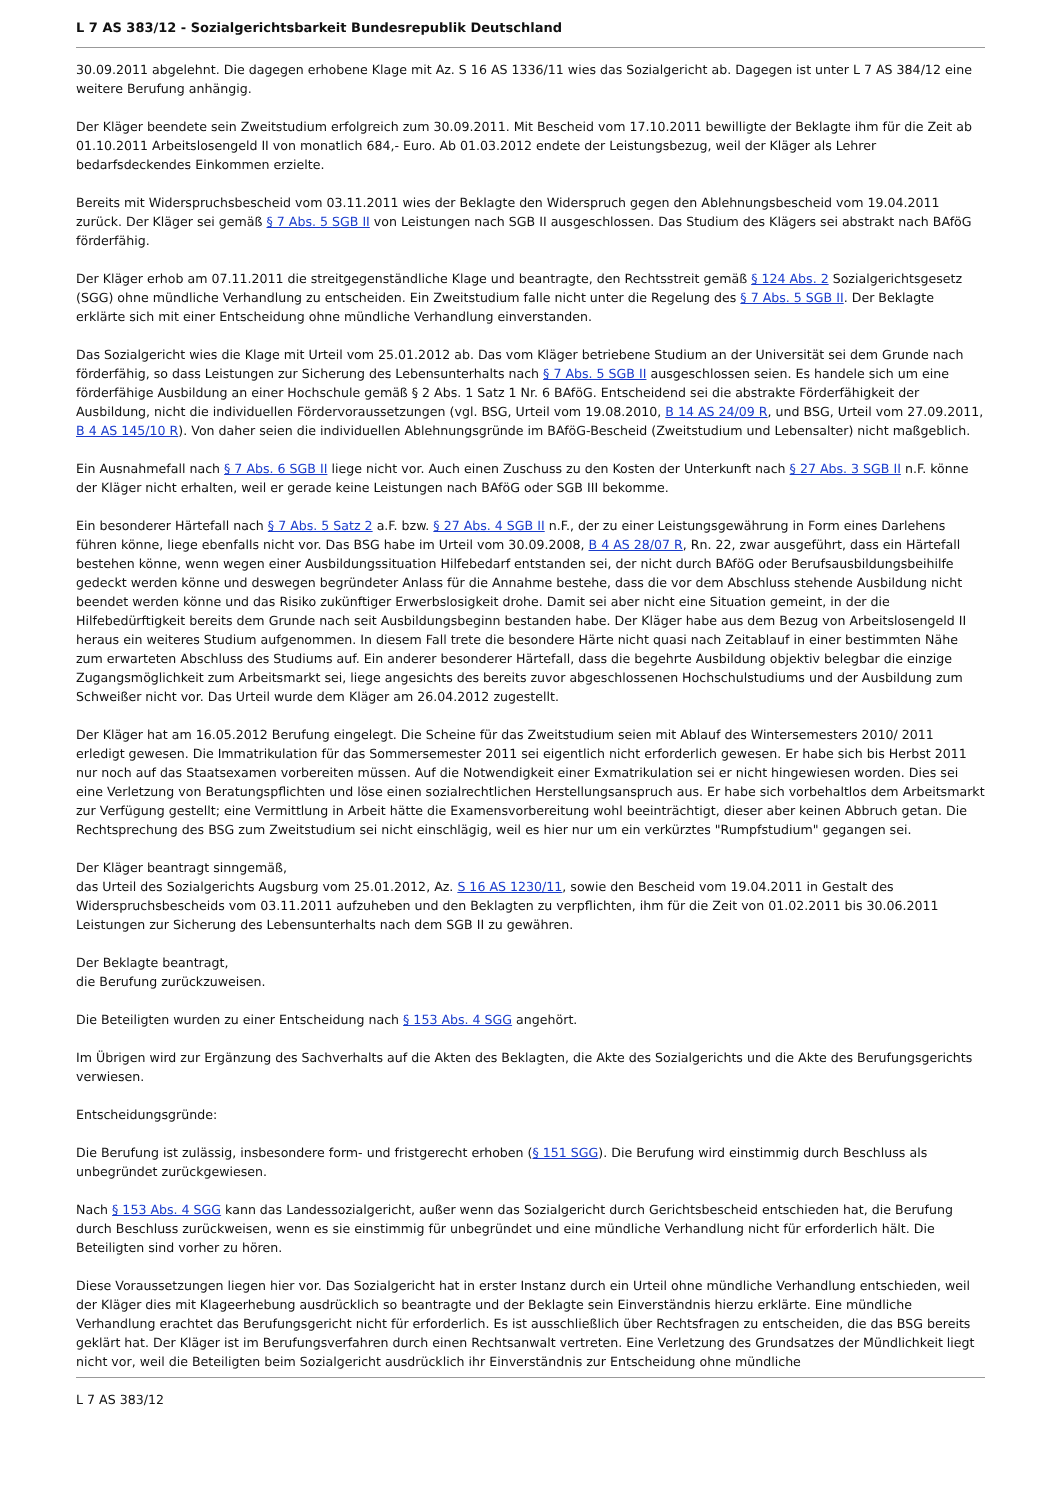L 7 AS 383/12 - Sozialgerichtsbarkeit Bundesrepublik Deutschland
30.09.2011 abgelehnt. Die dagegen erhobene Klage mit Az. S 16 AS 1336/11 wies das Sozialgericht ab. Dagegen ist unter L 7 AS 384/12 eine weitere Berufung anhängig.
Der Kläger beendete sein Zweitstudium erfolgreich zum 30.09.2011. Mit Bescheid vom 17.10.2011 bewilligte der Beklagte ihm für die Zeit ab 01.10.2011 Arbeitslosengeld II von monatlich 684,- Euro. Ab 01.03.2012 endete der Leistungsbezug, weil der Kläger als Lehrer bedarfsdeckendes Einkommen erzielte.
Bereits mit Widerspruchsbescheid vom 03.11.2011 wies der Beklagte den Widerspruch gegen den Ablehnungsbescheid vom 19.04.2011 zurück. Der Kläger sei gemäß § 7 Abs. 5 SGB II von Leistungen nach SGB II ausgeschlossen. Das Studium des Klägers sei abstrakt nach BAföG förderfähig.
Der Kläger erhob am 07.11.2011 die streitgegenständliche Klage und beantragte, den Rechtsstreit gemäß § 124 Abs. 2 Sozialgerichtsgesetz (SGG) ohne mündliche Verhandlung zu entscheiden. Ein Zweitstudium falle nicht unter die Regelung des § 7 Abs. 5 SGB II. Der Beklagte erklärte sich mit einer Entscheidung ohne mündliche Verhandlung einverstanden.
Das Sozialgericht wies die Klage mit Urteil vom 25.01.2012 ab. Das vom Kläger betriebene Studium an der Universität sei dem Grunde nach förderfähig, so dass Leistungen zur Sicherung des Lebensunterhalts nach § 7 Abs. 5 SGB II ausgeschlossen seien. Es handele sich um eine förderfähige Ausbildung an einer Hochschule gemäß § 2 Abs. 1 Satz 1 Nr. 6 BAföG. Entscheidend sei die abstrakte Förderfähigkeit der Ausbildung, nicht die individuellen Fördervoraussetzungen (vgl. BSG, Urteil vom 19.08.2010, B 14 AS 24/09 R, und BSG, Urteil vom 27.09.2011, B 4 AS 145/10 R). Von daher seien die individuellen Ablehnungsgründe im BAföG-Bescheid (Zweitstudium und Lebensalter) nicht maßgeblich.
Ein Ausnahmefall nach § 7 Abs. 6 SGB II liege nicht vor. Auch einen Zuschuss zu den Kosten der Unterkunft nach § 27 Abs. 3 SGB II n.F. könne der Kläger nicht erhalten, weil er gerade keine Leistungen nach BAföG oder SGB III bekomme.
Ein besonderer Härtefall nach § 7 Abs. 5 Satz 2 a.F. bzw. § 27 Abs. 4 SGB II n.F., der zu einer Leistungsgewährung in Form eines Darlehens führen könne, liege ebenfalls nicht vor. Das BSG habe im Urteil vom 30.09.2008, B 4 AS 28/07 R, Rn. 22, zwar ausgeführt, dass ein Härtefall bestehen könne, wenn wegen einer Ausbildungssituation Hilfebedarf entstanden sei, der nicht durch BAföG oder Berufsausbildungsbeihilfe gedeckt werden könne und deswegen begründeter Anlass für die Annahme bestehe, dass die vor dem Abschluss stehende Ausbildung nicht beendet werden könne und das Risiko zukünftiger Erwerbslosigkeit drohe. Damit sei aber nicht eine Situation gemeint, in der die Hilfebedürftigkeit bereits dem Grunde nach seit Ausbildungsbeginn bestanden habe. Der Kläger habe aus dem Bezug von Arbeitslosengeld II heraus ein weiteres Studium aufgenommen. In diesem Fall trete die besondere Härte nicht quasi nach Zeitablauf in einer bestimmten Nähe zum erwarteten Abschluss des Studiums auf. Ein anderer besonderer Härtefall, dass die begehrte Ausbildung objektiv belegbar die einzige Zugangsmöglichkeit zum Arbeitsmarkt sei, liege angesichts des bereits zuvor abgeschlossenen Hochschulstudiums und der Ausbildung zum Schweißer nicht vor. Das Urteil wurde dem Kläger am 26.04.2012 zugestellt.
Der Kläger hat am 16.05.2012 Berufung eingelegt. Die Scheine für das Zweitstudium seien mit Ablauf des Wintersemesters 2010/ 2011 erledigt gewesen. Die Immatrikulation für das Sommersemester 2011 sei eigentlich nicht erforderlich gewesen. Er habe sich bis Herbst 2011 nur noch auf das Staatsexamen vorbereiten müssen. Auf die Notwendigkeit einer Exmatrikulation sei er nicht hingewiesen worden. Dies sei eine Verletzung von Beratungspflichten und löse einen sozialrechtlichen Herstellungsanspruch aus. Er habe sich vorbehaltlos dem Arbeitsmarkt zur Verfügung gestellt; eine Vermittlung in Arbeit hätte die Examensvorbereitung wohl beeinträchtigt, dieser aber keinen Abbruch getan. Die Rechtsprechung des BSG zum Zweitstudium sei nicht einschlägig, weil es hier nur um ein verkürztes "Rumpfstudium" gegangen sei.
Der Kläger beantragt sinngemäß,
das Urteil des Sozialgerichts Augsburg vom 25.01.2012, Az. S 16 AS 1230/11, sowie den Bescheid vom 19.04.2011 in Gestalt des Widerspruchsbescheids vom 03.11.2011 aufzuheben und den Beklagten zu verpflichten, ihm für die Zeit von 01.02.2011 bis 30.06.2011 Leistungen zur Sicherung des Lebensunterhalts nach dem SGB II zu gewähren.
Der Beklagte beantragt,
die Berufung zurückzuweisen.
Die Beteiligten wurden zu einer Entscheidung nach § 153 Abs. 4 SGG angehört.
Im Übrigen wird zur Ergänzung des Sachverhalts auf die Akten des Beklagten, die Akte des Sozialgerichts und die Akte des Berufungsgerichts verwiesen.
Entscheidungsgründe:
Die Berufung ist zulässig, insbesondere form- und fristgerecht erhoben (§ 151 SGG). Die Berufung wird einstimmig durch Beschluss als unbegründet zurückgewiesen.
Nach § 153 Abs. 4 SGG kann das Landessozialgericht, außer wenn das Sozialgericht durch Gerichtsbescheid entschieden hat, die Berufung durch Beschluss zurückweisen, wenn es sie einstimmig für unbegründet und eine mündliche Verhandlung nicht für erforderlich hält. Die Beteiligten sind vorher zu hören.
Diese Voraussetzungen liegen hier vor. Das Sozialgericht hat in erster Instanz durch ein Urteil ohne mündliche Verhandlung entschieden, weil der Kläger dies mit Klageerhebung ausdrücklich so beantragte und der Beklagte sein Einverständnis hierzu erklärte. Eine mündliche Verhandlung erachtet das Berufungsgericht nicht für erforderlich. Es ist ausschließlich über Rechtsfragen zu entscheiden, die das BSG bereits geklärt hat. Der Kläger ist im Berufungsverfahren durch einen Rechtsanwalt vertreten. Eine Verletzung des Grundsatzes der Mündlichkeit liegt nicht vor, weil die Beteiligten beim Sozialgericht ausdrücklich ihr Einverständnis zur Entscheidung ohne mündliche
L 7 AS 383/12